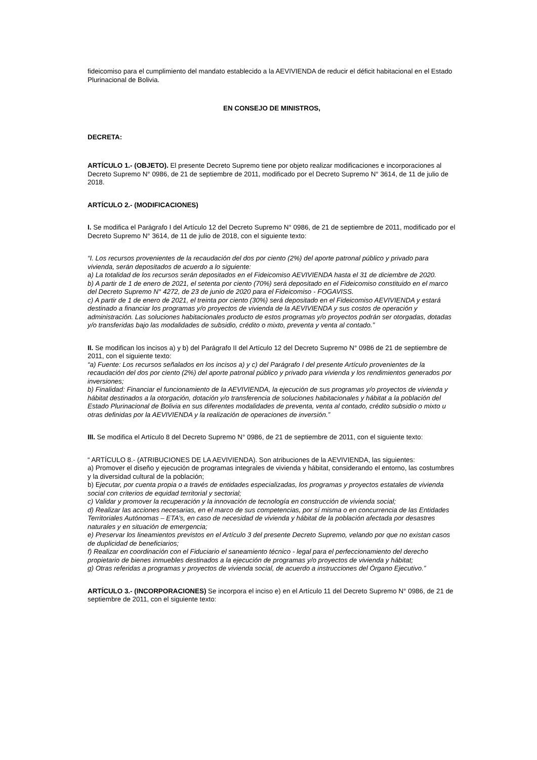fideicomiso para el cumplimiento del mandato establecido a la AEVIVIENDA de reducir el déficit habitacional en el Estado Plurinacional de Bolivia.
EN CONSEJO DE MINISTROS,
DECRETA:
ARTÍCULO 1.- (OBJETO). El presente Decreto Supremo tiene por objeto realizar modificaciones e incorporaciones al Decreto Supremo N° 0986, de 21 de septiembre de 2011, modificado por el Decreto Supremo N° 3614, de 11 de julio de 2018.
ARTÍCULO 2.- (MODIFICACIONES)
I. Se modifica el Parágrafo I del Artículo 12 del Decreto Supremo N° 0986, de 21 de septiembre de 2011, modificado por el Decreto Supremo N° 3614, de 11 de julio de 2018, con el siguiente texto:
“I. Los recursos provenientes de la recaudación del dos por ciento (2%) del aporte patronal público y privado para vivienda, serán depositados de acuerdo a lo siguiente:
a) La totalidad de los recursos serán depositados en el Fideicomiso AEVIVIENDA hasta el 31 de diciembre de 2020.
b) A partir de 1 de enero de 2021, el setenta por ciento (70%) será depositado en el Fideicomiso constituido en el marco del Decreto Supremo N° 4272, de 23 de junio de 2020 para el Fideicomiso - FOGAVISS.
c) A partir de 1 de enero de 2021, el treinta por ciento (30%) será depositado en el Fideicomiso AEVIVIENDA y estará destinado a financiar los programas y/o proyectos de vivienda de la AEVIVIENDA y sus costos de operación y administración. Las soluciones habitacionales producto de estos programas y/o proyectos podrán ser otorgadas, dotadas y/o transferidas bajo las modalidades de subsidio, crédito o mixto, preventa y venta al contado.”
II. Se modifican los incisos a) y b) del Parágrafo II del Artículo 12 del Decreto Supremo N° 0986 de 21 de septiembre de 2011, con el siguiente texto:
“a) Fuente: Los recursos señalados en los incisos a) y c) del Parágrafo I del presente Artículo provenientes de la recaudación del dos por ciento (2%) del aporte patronal público y privado para vivienda y los rendimientos generados por inversiones;
b) Finalidad: Financiar el funcionamiento de la AEVIVIENDA, la ejecución de sus programas y/o proyectos de vivienda y hábitat destinados a la otorgación, dotación y/o transferencia de soluciones habitacionales y hábitat a la población del Estado Plurinacional de Bolivia en sus diferentes modalidades de preventa, venta al contado, crédito subsidio o mixto u otras definidas por la AEVIVIENDA y la realización de operaciones de inversión.”
III. Se modifica el Artículo 8 del Decreto Supremo N° 0986, de 21 de septiembre de 2011, con el siguiente texto:
“ ARTÍCULO 8.- (ATRIBUCIONES DE LA AEVIVIENDA). Son atribuciones de la AEVIVIENDA, las siguientes:
a) Promover el diseño y ejecución de programas integrales de vivienda y hábitat, considerando el entorno, las costumbres y la diversidad cultural de la población;
b) Ejecutar, por cuenta propia o a través de entidades especializadas, los programas y proyectos estatales de vivienda social con criterios de equidad territorial y sectorial;
c) Validar y promover la recuperación y la innovación de tecnología en construcción de vivienda social;
d) Realizar las acciones necesarias, en el marco de sus competencias, por sí misma o en concurrencia de las Entidades Territoriales Autónomas – ETA’s, en caso de necesidad de vivienda y hábitat de la población afectada por desastres naturales y en situación de emergencia;
e) Preservar los lineamientos previstos en el Artículo 3 del presente Decreto Supremo, velando por que no existan casos de duplicidad de beneficiarios;
f) Realizar en coordinación con el Fiduciario el saneamiento técnico - legal para el perfeccionamiento del derecho propietario de bienes inmuebles destinados a la ejecución de programas y/o proyectos de vivienda y hábitat;
g) Otras referidas a programas y proyectos de vivienda social, de acuerdo a instrucciones del Órgano Ejecutivo.”
ARTÍCULO 3.- (INCORPORACIONES) Se incorpora el inciso e) en el Artículo 11 del Decreto Supremo N° 0986, de 21 de septiembre de 2011, con el siguiente texto: